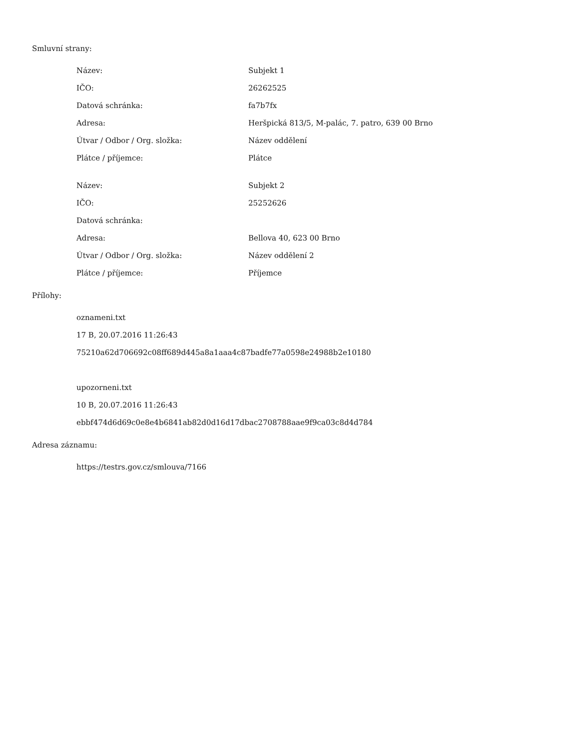Smluvní strany:
| Název: | Subjekt 1 |
| IČO: | 26262525 |
| Datová schránka: | fa7b7fx |
| Adresa: | Heršpická 813/5, M-palác, 7. patro, 639 00 Brno |
| Útvar / Odbor / Org. složka: | Název oddělení |
| Plátce / příjemce: | Plátce |
| Název: | Subjekt 2 |
| IČO: | 25252626 |
| Datová schránka: | |
| Adresa: | Bellova 40, 623 00 Brno |
| Útvar / Odbor / Org. složka: | Název oddělení 2 |
| Plátce / příjemce: | Příjemce |
Přílohy:
oznameni.txt
17 B, 20.07.2016 11:26:43
75210a62d706692c08ff689d445a8a1aaa4c87badfe77a0598e24988b2e10180
upozorneni.txt
10 B, 20.07.2016 11:26:43
ebbf474d6d69c0e8e4b6841ab82d0d16d17dbac2708788aae9f9ca03c8d4d784
Adresa záznamu:
https://testrs.gov.cz/smlouva/7166